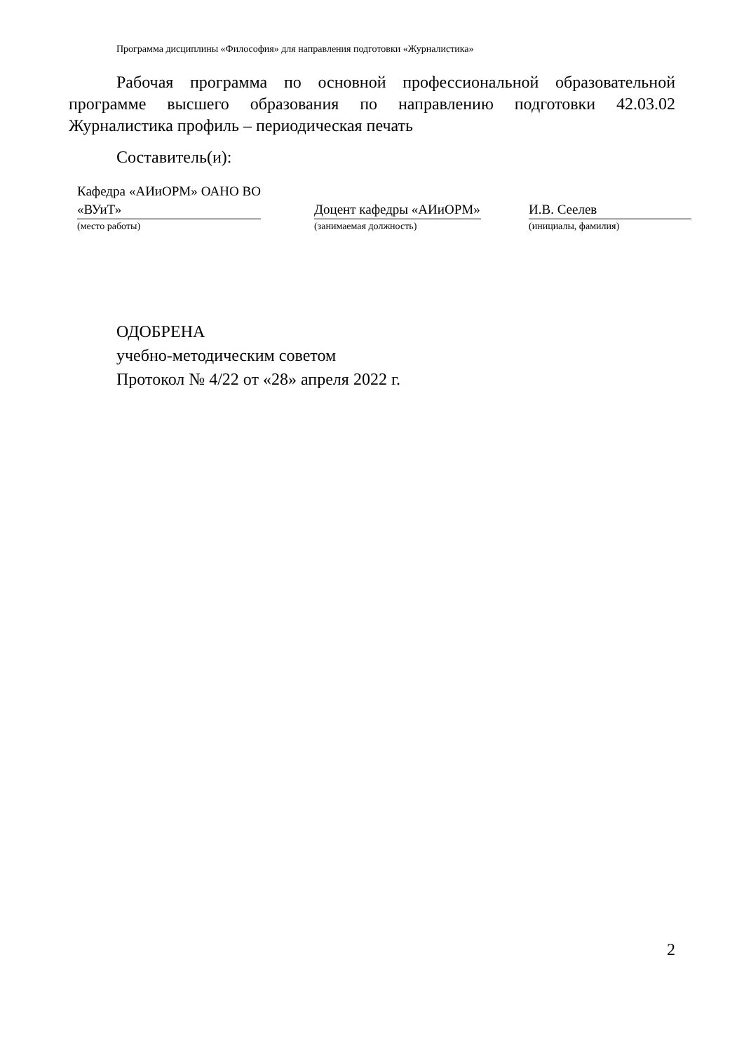Программа дисциплины «Философия» для направления подготовки «Журналистика»
Рабочая программа по основной профессиональной образовательной программе высшего образования по направлению подготовки 42.03.02 Журналистика профиль – периодическая печать
Составитель(и):
| Кафедра «АИиОРМ» ОАНО ВО «ВУиТ» | | Доцент кафедры «АИиОРМ» | | И.В. Сеелев |
| (место работы) | | (занимаемая должность) | | (инициалы, фамилия) |
ОДОБРЕНА
учебно-методическим советом
Протокол № 4/22 от «28» апреля 2022 г.
2